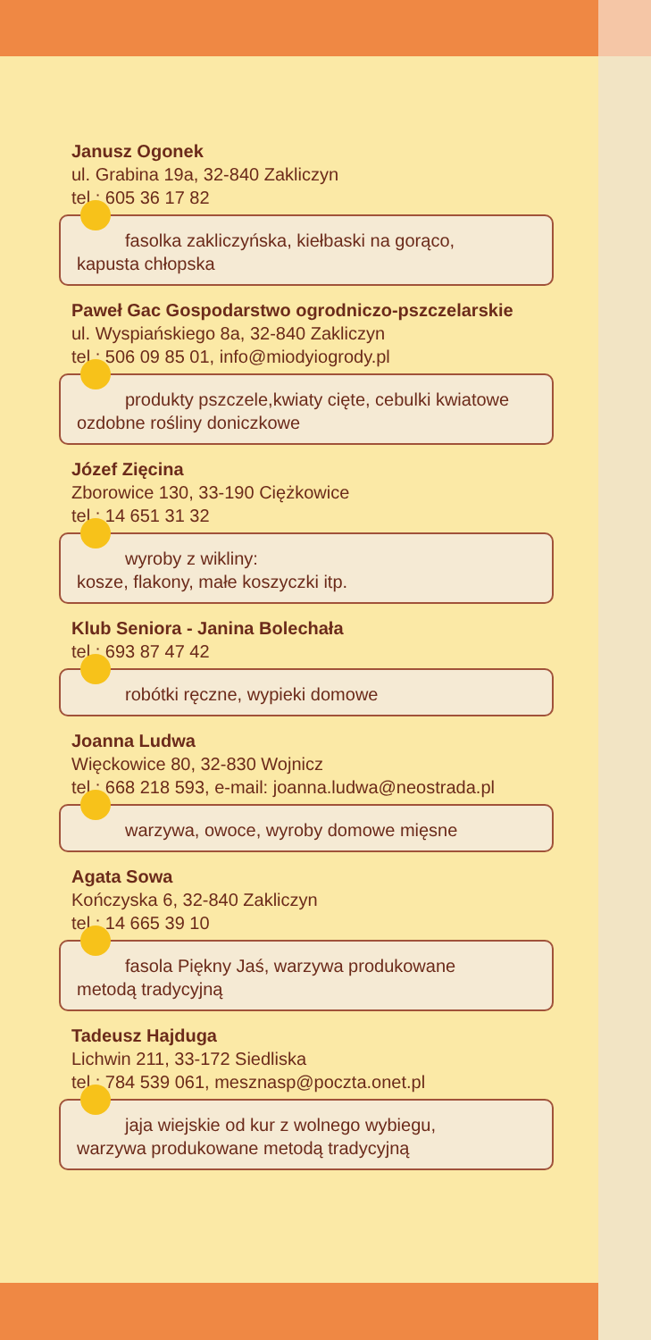Janusz Ogonek
ul. Grabina 19a, 32-840 Zakliczyn
tel.: 605 36 17 82
fasolka zakliczyńska, kiełbaski na gorąco,
kapusta chłopska
Paweł Gac Gospodarstwo ogrodniczo-pszczelarskie
ul. Wyspiańskiego 8a, 32-840 Zakliczyn
tel.: 506 09 85 01, info@miodyiogrody.pl
produkty pszczele,kwiaty cięte, cebulki kwiatowe
ozdobne rośliny doniczkowe
Józef Zięcina
Zborowice 130, 33-190 Ciężkowice
tel.: 14 651 31 32
wyroby z wikliny:
kosze, flakony, małe koszyczki itp.
Klub Seniora - Janina Bolechała
tel.: 693 87 47 42
robótki ręczne, wypieki domowe
Joanna Ludwa
Więckowice 80, 32-830 Wojnicz
tel.: 668 218 593, e-mail: joanna.ludwa@neostrada.pl
warzywa, owoce, wyroby domowe mięsne
Agata Sowa
Kończyska 6, 32-840 Zakliczyn
tel.: 14 665 39 10
fasola Piękny Jaś, warzywa produkowane
metodą tradycyjną
Tadeusz Hajduga
Lichwin 211, 33-172 Siedliska
tel.: 784 539 061, mesznasp@poczta.onet.pl
jaja wiejskie od kur z wolnego wybiegu,
warzywa produkowane metodą tradycyjną